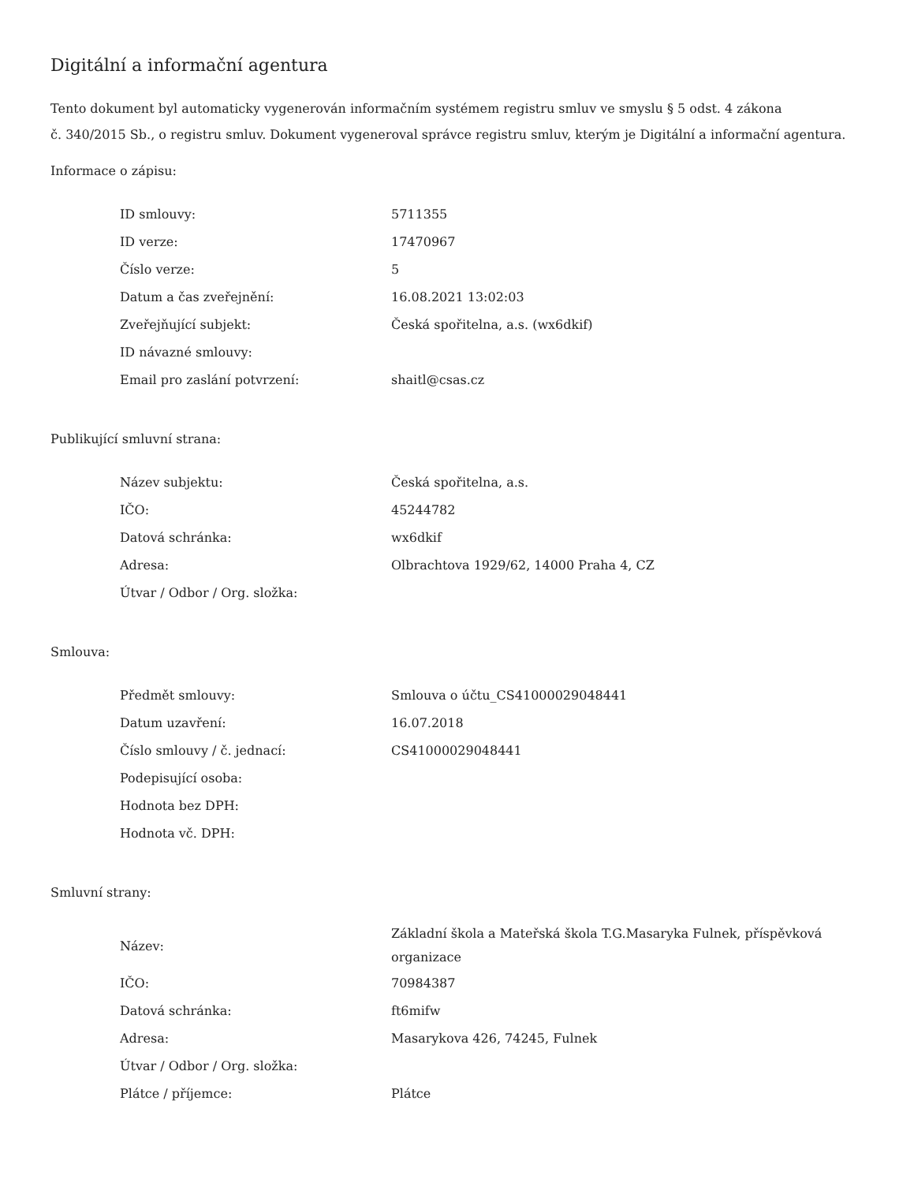Digitální a informační agentura
Tento dokument byl automaticky vygenerován informačním systémem registru smluv ve smyslu § 5 odst. 4 zákona
č. 340/2015 Sb., o registru smluv. Dokument vygeneroval správce registru smluv, kterým je Digitální a informační agentura.
Informace o zápisu:
| ID smlouvy: | 5711355 |
| ID verze: | 17470967 |
| Číslo verze: | 5 |
| Datum a čas zveřejnění: | 16.08.2021 13:02:03 |
| Zveřejňující subjekt: | Česká spořitelna, a.s. (wx6dkif) |
| ID návazné smlouvy: | |
| Email pro zaslání potvrzení: | shaitl@csas.cz |
Publikující smluvní strana:
| Název subjektu: | Česká spořitelna, a.s. |
| IČO: | 45244782 |
| Datová schránka: | wx6dkif |
| Adresa: | Olbrachtova 1929/62, 14000 Praha 4, CZ |
| Útvar / Odbor / Org. složka: | |
Smlouva:
| Předmět smlouvy: | Smlouva o účtu_CS41000029048441 |
| Datum uzavření: | 16.07.2018 |
| Číslo smlouvy / č. jednací: | CS41000029048441 |
| Podepisující osoba: | |
| Hodnota bez DPH: | |
| Hodnota vč. DPH: | |
Smluvní strany:
| Název: | Základní škola a Mateřská škola T.G.Masaryka Fulnek, příspěvková organizace |
| IČO: | 70984387 |
| Datová schránka: | ft6mifw |
| Adresa: | Masarykova 426, 74245, Fulnek |
| Útvar / Odbor / Org. složka: | |
| Plátce / příjemce: | Plátce |